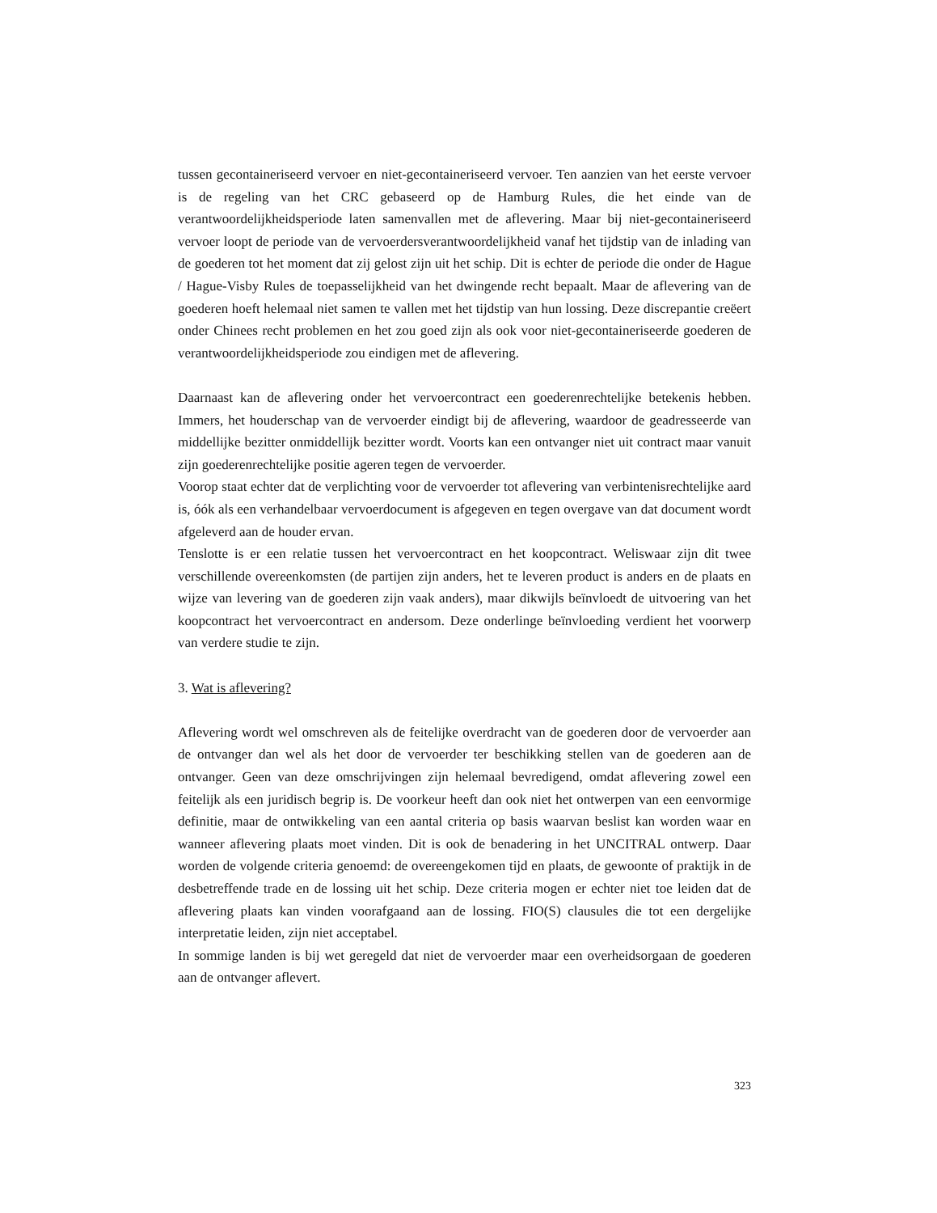tussen gecontaineriseerd vervoer en niet-gecontaineriseerd vervoer. Ten aanzien van het eerste vervoer is de regeling van het CRC gebaseerd op de Hamburg Rules, die het einde van de verantwoordelijkheidsperiode laten samenvallen met de aflevering. Maar bij niet-gecontaineriseerd vervoer loopt de periode van de vervoerdersverantwoordelijkheid vanaf het tijdstip van de inlading van de goederen tot het moment dat zij gelost zijn uit het schip. Dit is echter de periode die onder de Hague / Hague-Visby Rules de toepasselijkheid van het dwingende recht bepaalt. Maar de aflevering van de goederen hoeft helemaal niet samen te vallen met het tijdstip van hun lossing. Deze discrepantie creëert onder Chinees recht problemen en het zou goed zijn als ook voor niet-gecontaineriseerde goederen de verantwoordelijkheidsperiode zou eindigen met de aflevering.
Daarnaast kan de aflevering onder het vervoercontract een goederenrechtelijke betekenis hebben. Immers, het houderschap van de vervoerder eindigt bij de aflevering, waardoor de geadresseerde van middellijke bezitter onmiddellijk bezitter wordt. Voorts kan een ontvanger niet uit contract maar vanuit zijn goederenrechtelijke positie ageren tegen de vervoerder.
Voorop staat echter dat de verplichting voor de vervoerder tot aflevering van verbintenisrechtelijke aard is, óók als een verhandelbaar vervoerdocument is afgegeven en tegen overgave van dat document wordt afgeleverd aan de houder ervan.
Tenslotte is er een relatie tussen het vervoercontract en het koopcontract. Weliswaar zijn dit twee verschillende overeenkomsten (de partijen zijn anders, het te leveren product is anders en de plaats en wijze van levering van de goederen zijn vaak anders), maar dikwijls beïnvloedt de uitvoering van het koopcontract het vervoercontract en andersom. Deze onderlinge beïnvloeding verdient het voorwerp van verdere studie te zijn.
3. Wat is aflevering?
Aflevering wordt wel omschreven als de feitelijke overdracht van de goederen door de vervoerder aan de ontvanger dan wel als het door de vervoerder ter beschikking stellen van de goederen aan de ontvanger. Geen van deze omschrijvingen zijn helemaal bevredigend, omdat aflevering zowel een feitelijk als een juridisch begrip is. De voorkeur heeft dan ook niet het ontwerpen van een eenvormige definitie, maar de ontwikkeling van een aantal criteria op basis waarvan beslist kan worden waar en wanneer aflevering plaats moet vinden. Dit is ook de benadering in het UNCITRAL ontwerp. Daar worden de volgende criteria genoemd: de overeengekomen tijd en plaats, de gewoonte of praktijk in de desbetreffende trade en de lossing uit het schip. Deze criteria mogen er echter niet toe leiden dat de aflevering plaats kan vinden voorafgaand aan de lossing. FIO(S) clausules die tot een dergelijke interpretatie leiden, zijn niet acceptabel.
In sommige landen is bij wet geregeld dat niet de vervoerder maar een overheidsorgaan de goederen aan de ontvanger aflevert.
323